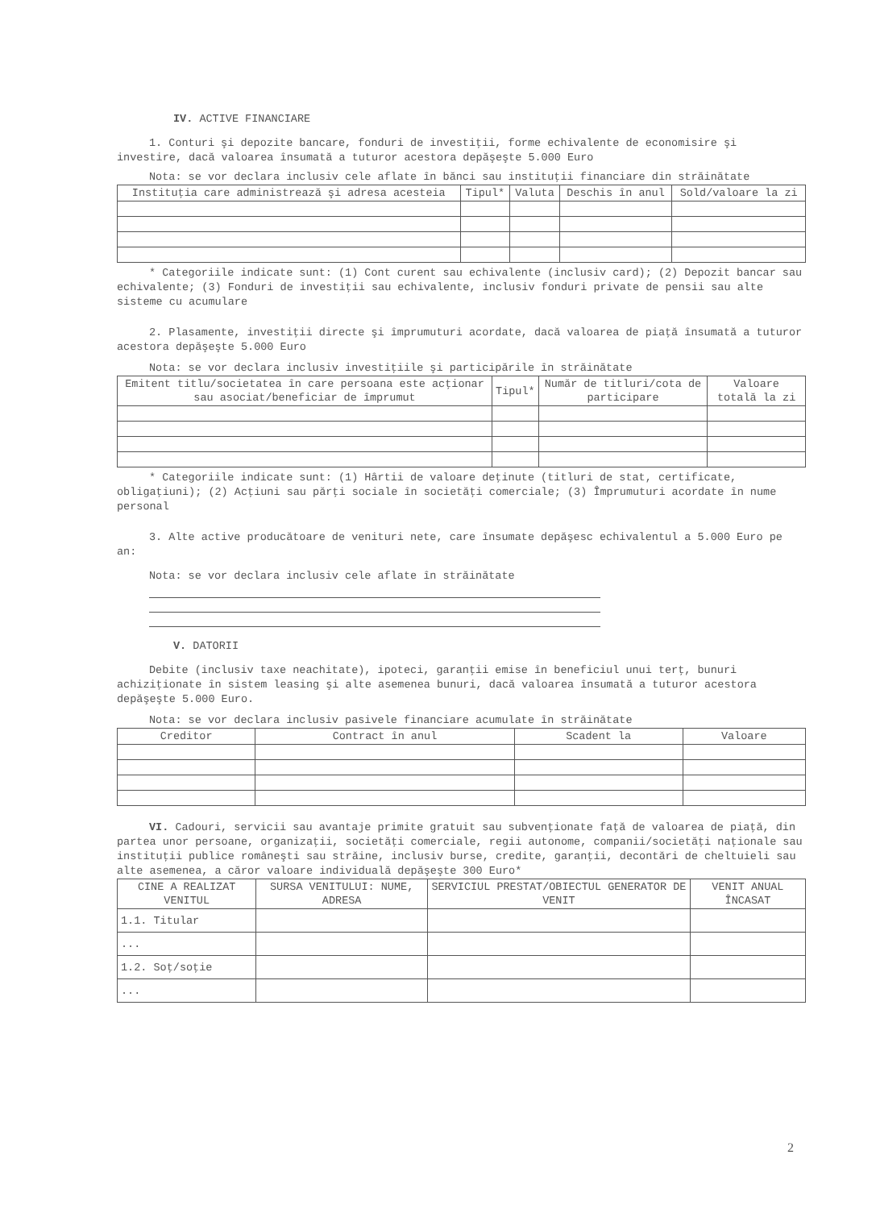IV. ACTIVE FINANCIARE
1. Conturi şi depozite bancare, fonduri de investiţii, forme echivalente de economisire şi investire, dacă valoarea însumată a tuturor acestora depăşeşte 5.000 Euro
Nota: se vor declara inclusiv cele aflate în bănci sau instituţii financiare din străinătate
| Instituţia care administrează şi adresa acesteia | Tipul* | Valuta | Deschis în anul | Sold/valoare la zi |
| --- | --- | --- | --- | --- |
* Categoriile indicate sunt: (1) Cont curent sau echivalente (inclusiv card); (2) Depozit bancar sau echivalente; (3) Fonduri de investiţii sau echivalente, inclusiv fonduri private de pensii sau alte sisteme cu acumulare
2. Plasamente, investiţii directe şi împrumuturi acordate, dacă valoarea de piaţă însumată a tuturor acestora depăşeşte 5.000 Euro
Nota: se vor declara inclusiv investiţiile şi participările în străinătate
| Emitent titlu/societatea în care persoana este acţionar sau asociat/beneficiar de împrumut | Tipul* | Număr de titluri/cota de participare | Valoare totală la zi |
| --- | --- | --- | --- |
* Categoriile indicate sunt: (1) Hârtii de valoare deţinute (titluri de stat, certificate, obligaţiuni); (2) Acţiuni sau părţi sociale în societăţi comerciale; (3) Împrumuturi acordate în nume personal
3. Alte active producătoare de venituri nete, care însumate depăşesc echivalentul a 5.000 Euro pe an:
Nota: se vor declara inclusiv cele aflate în străinătate
V. DATORII
Debite (inclusiv taxe neachitate), ipoteci, garanţii emise în beneficiul unui terţ, bunuri achiziţionate în sistem leasing şi alte asemenea bunuri, dacă valoarea însumată a tuturor acestora depăşeşte 5.000 Euro.
Nota: se vor declara inclusiv pasivele financiare acumulate în străinătate
| Creditor | Contract în anul | Scadent la | Valoare |
| --- | --- | --- | --- |
VI. Cadouri, servicii sau avantaje primite gratuit sau subvenţionate faţă de valoarea de piaţă, din partea unor persoane, organizaţii, societăţi comerciale, regii autonome, companii/societăţi naţionale sau instituţii publice româneşti sau străine, inclusiv burse, credite, garanţii, decontări de cheltuieli sau alte asemenea, a căror valoare individuală depăşeşte 300 Euro*
| CINE A REALIZAT VENITUL | SURSA VENITULUI: NUME, ADRESA | SERVICIUL PRESTAT/OBIECTUL GENERATOR DE VENIT | VENIT ANUAL ÎNCASAT |
| --- | --- | --- | --- |
| 1.1. Titular | | | |
| ... | | | |
| 1.2. Soţ/soţie | | | |
| ... | | | |
2